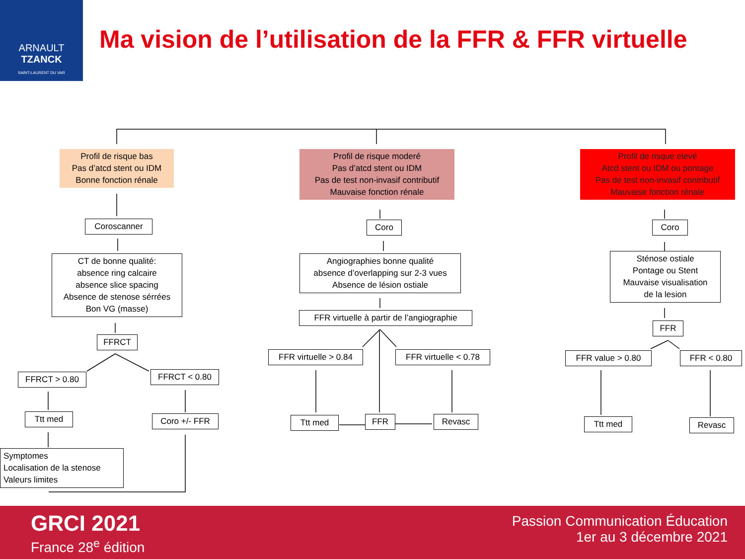ARNAULT
TZANCK
SAINT-LAURENT DU VAR
Ma vision de l’utilisation de la FFR & FFR virtuelle
Profil de risque bas
Pas d’atcd stent ou IDM
Bonne fonction rénale
Profil de risque moderé
Pas d’atcd stent ou IDM
Pas de test non-invasif contributif
Mauvaise fonction rénale
Profil de risque elevé
Atcd stent ou IDM ou pontage
Pas de test non-invasif contributif
Mauvaise fonction rénale
Coroscanner
CT de bonne qualité:
absence ring calcaire
absence slice spacing
Absence de stenose sérrées
Bon VG (masse)
FFRCT
FFRCT > 0.80 FFRCT < 0.80
Ttt med Coro +/- FFR
Symptomes
Localisation de la stenose
Valeurs limites
Coro
Angiographies bonne qualité
absence d’overlapping sur 2-3 vues
Absence de lésion ostiale
FFR virtuelle à partir de l’angiographie
FFR virtuelle > 0.84
FFR virtuelle < 0.78
Ttt med FFR Revasc
Coro
Sténose ostiale
Pontage ou Stent
Mauvaise visualisation
de la lesion
FFR
FFR value > 0.80 FFR < 0.80
Ttt med Revasc
GRCI 2021
France 28<sup>e</sup> édition
Passion Communication Éducation
1er au 3 décembre 2021